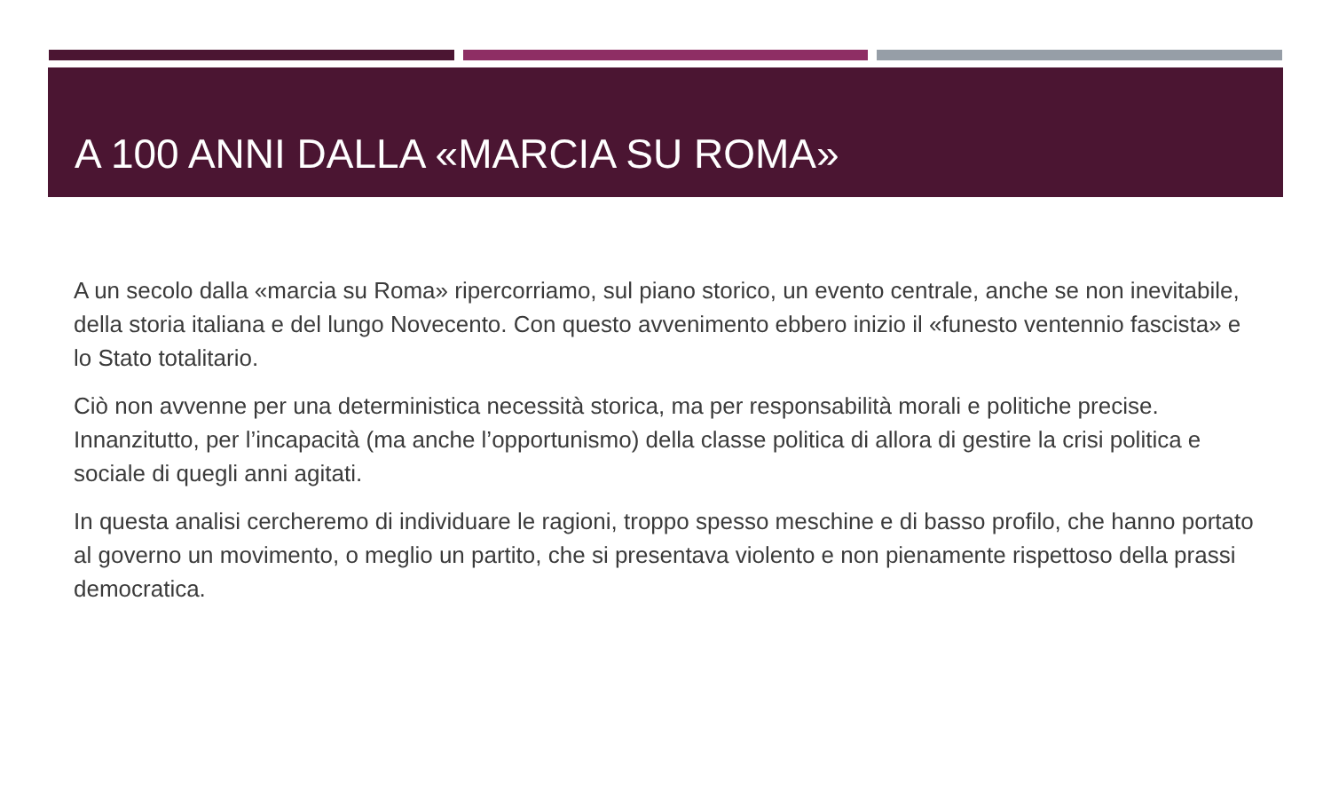A 100 ANNI DALLA «MARCIA SU ROMA»
A un secolo dalla «marcia su Roma» ripercorriamo, sul piano storico, un evento centrale, anche se non inevitabile, della storia italiana e del lungo Novecento. Con questo avvenimento ebbero inizio il «funesto ventennio fascista» e lo Stato totalitario.
Ciò non avvenne per una deterministica necessità storica, ma per responsabilità morali e politiche precise. Innanzitutto, per l’incapacità (ma anche l’opportunismo) della classe politica di allora di gestire la crisi politica e sociale di quegli anni agitati.
In questa analisi cercheremo di individuare le ragioni, troppo spesso meschine e di basso profilo, che hanno portato al governo un movimento, o meglio un partito, che si presentava violento e non pienamente rispettoso della prassi democratica.